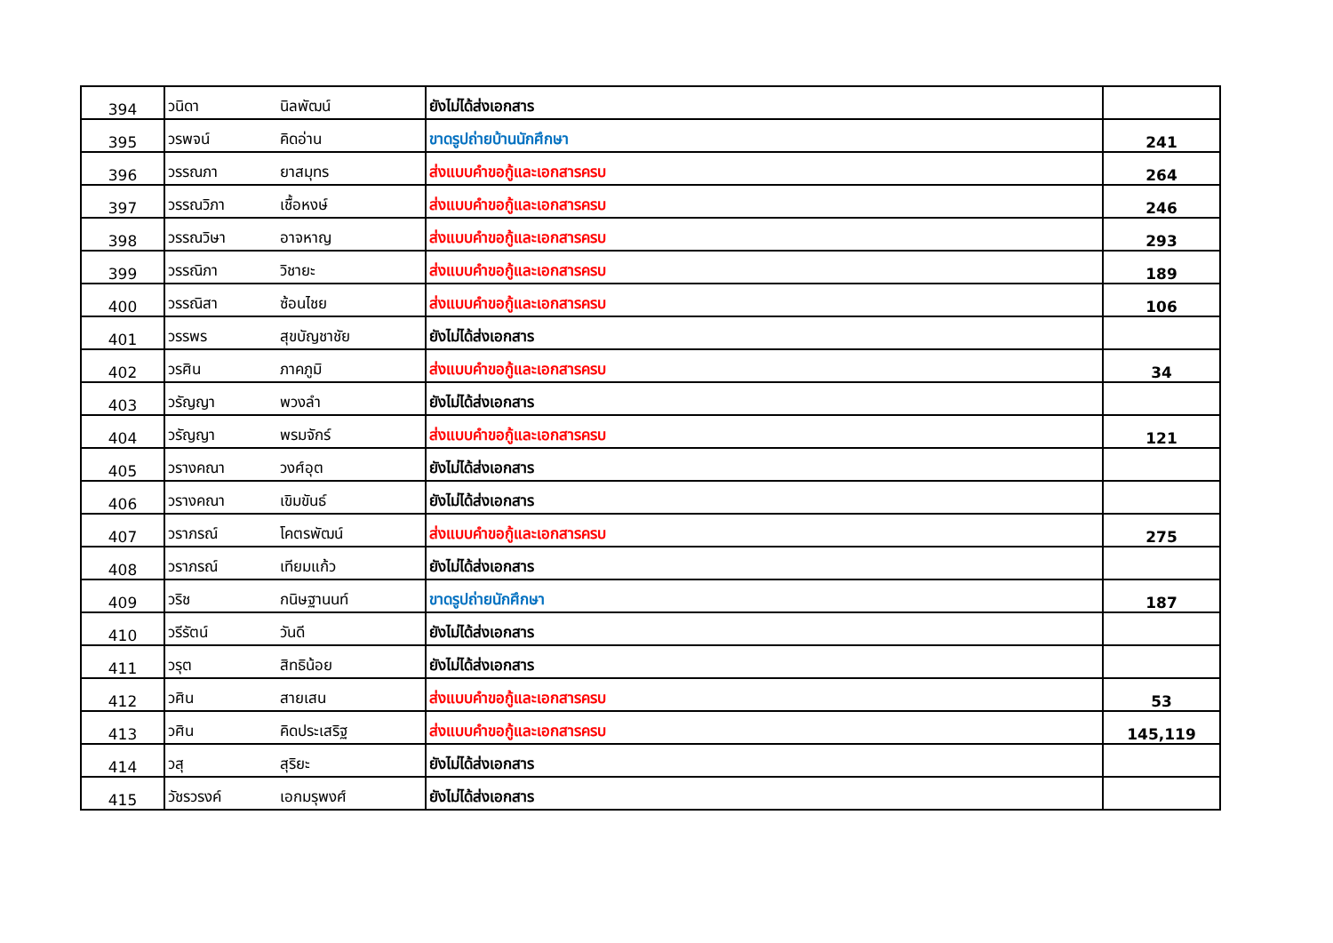| 394 | วนิดา | นิลพัฒน์ | ยังไม่ได้ส่งเอกสาร | |
| 395 | วรพจน์ | คิดอ่าน | ขาดรูปถ่ายบ้านนักศึกษา | 241 |
| 396 | วรรณภา | ยาสมุทร | ส่งแบบคำขอกู้และเอกสารครบ | 264 |
| 397 | วรรณวิภา | เชื้อหงษ์ | ส่งแบบคำขอกู้และเอกสารครบ | 246 |
| 398 | วรรณวิษา | อาจหาญ | ส่งแบบคำขอกู้และเอกสารครบ | 293 |
| 399 | วรรณิภา | วิชายะ | ส่งแบบคำขอกู้และเอกสารครบ | 189 |
| 400 | วรรณิสา | ซ้อนไชย | ส่งแบบคำขอกู้และเอกสารครบ | 106 |
| 401 | วรรพร | สุขบัญชาชัย | ยังไม่ได้ส่งเอกสาร | |
| 402 | วรศิน | ภาคภูมิ | ส่งแบบคำขอกู้และเอกสารครบ | 34 |
| 403 | วรัญญา | พวงลำ | ยังไม่ได้ส่งเอกสาร | |
| 404 | วรัญญา | พรมจักร์ | ส่งแบบคำขอกู้และเอกสารครบ | 121 |
| 405 | วรางคณา | วงศ์อุต | ยังไม่ได้ส่งเอกสาร | |
| 406 | วรางคณา | เขิมขันธ์ | ยังไม่ได้ส่งเอกสาร | |
| 407 | วราภรณ์ | โคตรพัฒน์ | ส่งแบบคำขอกู้และเอกสารครบ | 275 |
| 408 | วราภรณ์ | เทียมแก้ว | ยังไม่ได้ส่งเอกสาร | |
| 409 | วริช | กนิษฐานนท์ | ขาดรูปถ่ายนักศึกษา | 187 |
| 410 | วรีรัตน์ | วันดี | ยังไม่ได้ส่งเอกสาร | |
| 411 | วรุต | สิทธิน้อย | ยังไม่ได้ส่งเอกสาร | |
| 412 | วศิน | สายเสน | ส่งแบบคำขอกู้และเอกสารครบ | 53 |
| 413 | วศิน | คิดประเสริฐ | ส่งแบบคำขอกู้และเอกสารครบ | 145,119 |
| 414 | วสุ | สุริยะ | ยังไม่ได้ส่งเอกสาร | |
| 415 | วัชรวรงค์ | เอกมรุพงศ์ | ยังไม่ได้ส่งเอกสาร | |